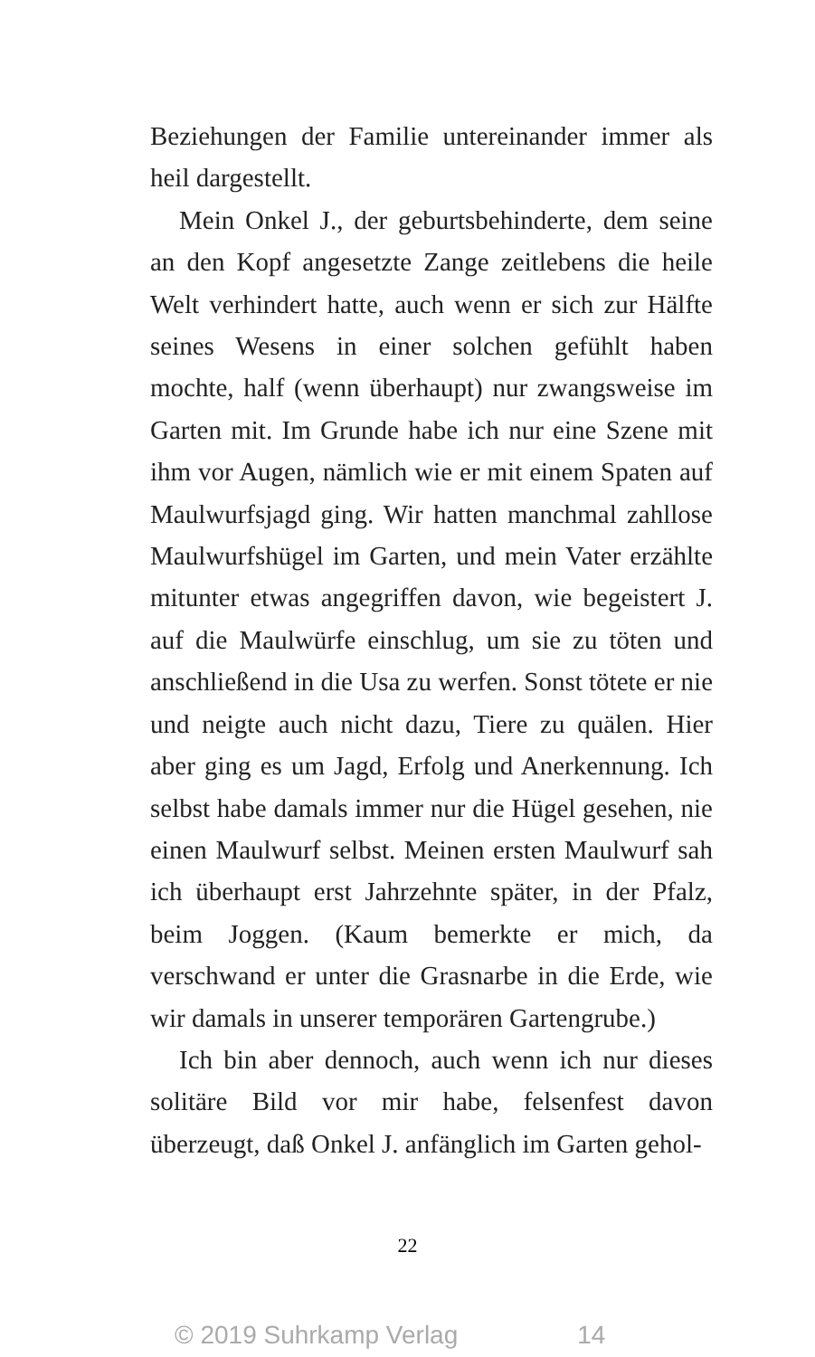Beziehungen der Familie untereinander immer als heil dargestellt.
Mein Onkel J., der geburtsbehinderte, dem seine an den Kopf angesetzte Zange zeitlebens die heile Welt verhindert hatte, auch wenn er sich zur Hälfte seines Wesens in einer solchen gefühlt haben mochte, half (wenn überhaupt) nur zwangsweise im Garten mit. Im Grunde habe ich nur eine Szene mit ihm vor Augen, nämlich wie er mit einem Spaten auf Maulwurfsjagd ging. Wir hatten manchmal zahllose Maulwurfshügel im Garten, und mein Vater erzählte mitunter etwas angegriffen davon, wie begeistert J. auf die Maulwürfe einschlug, um sie zu töten und anschließend in die Usa zu werfen. Sonst tötete er nie und neigte auch nicht dazu, Tiere zu quälen. Hier aber ging es um Jagd, Erfolg und Anerkennung. Ich selbst habe damals immer nur die Hügel gesehen, nie einen Maulwurf selbst. Meinen ersten Maulwurf sah ich überhaupt erst Jahrzehnte später, in der Pfalz, beim Joggen. (Kaum bemerkte er mich, da verschwand er unter die Grasnarbe in die Erde, wie wir damals in unserer temporären Gartengrube.)
Ich bin aber dennoch, auch wenn ich nur dieses solitäre Bild vor mir habe, felsenfest davon überzeugt, daß Onkel J. anfänglich im Garten gehol-
22
© 2019 Suhrkamp Verlag 14